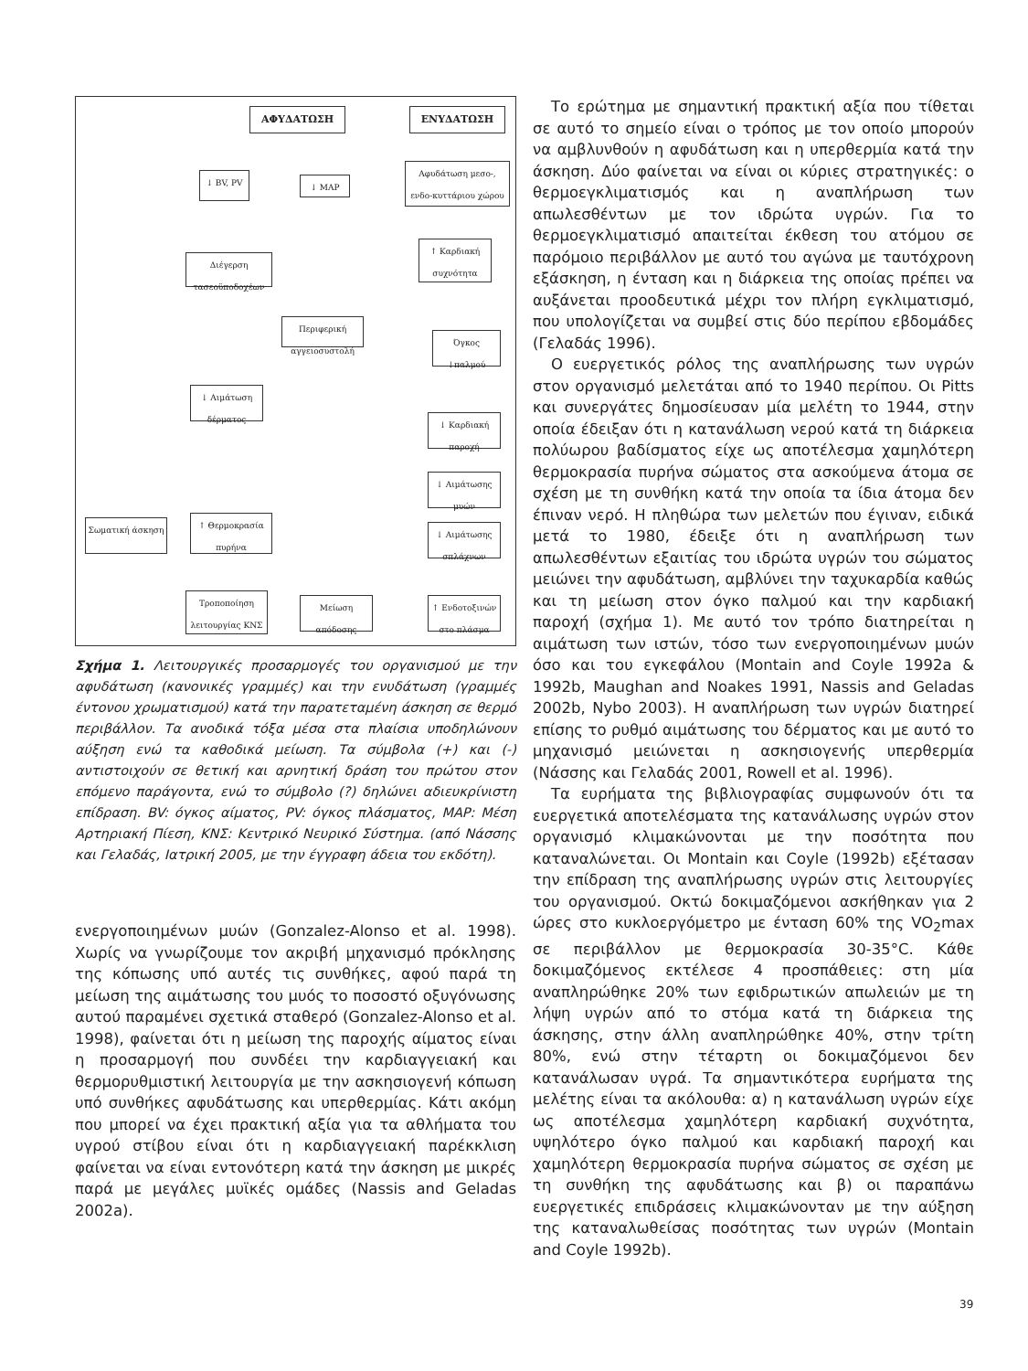ΑΦΥΔΑΤΩΣΗ ΕΝΥΔΑΤΩΣΗ
↓ BV, PV ↓ MAP
Αφυδάτωση μεσο-, ενδο-κυττάριου χώρου
Διέγερση τασεοϋποδοχέων
↑ Καρδιακή συχνότητα
Περιφερική αγγειοσυστολή
Όγκος ↓παλμού
↓ Αιμάτωση δέρματος
↓ Καρδιακή παροχή
↓ Αιμάτωσης μυών
Σωματική άσκηση
↑ Θερμοκρασία πυρήνα
↓ Αιμάτωσης σπλάχνων
Τροποποίηση λειτουργίας ΚΝΣ
Μείωση απόδοσης
↑ Ενδοτοξινών στο πλάσμα
Σχήμα 1. Λειτουργικές προσαρμογές του οργανισμού με την αφυδάτωση (κανονικές γραμμές) και την ενυδάτωση (γραμμές έντονου χρωματισμού) κατά την παρατεταμένη άσκηση σε θερμό περιβάλλον. Τα ανοδικά τόξα μέσα στα πλαίσια υποδηλώνουν αύξηση ενώ τα καθοδικά μείωση. Τα σύμβολα (+) και (-) αντιστοιχούν σε θετική και αρνητική δράση του πρώτου στον επόμενο παράγοντα, ενώ το σύμβολο (?) δηλώνει αδιευκρίνιστη επίδραση. BV: όγκος αίματος, PV: όγκος πλάσματος, MAP: Μέση Αρτηριακή Πίεση, ΚΝΣ: Κεντρικό Νευρικό Σύστημα. (από Νάσσης και Γελαδάς, Ιατρική 2005, με την έγγραφη άδεια του εκδότη).
ενεργοποιημένων μυών (Gonzalez-Alonso et al. 1998). Χωρίς να γνωρίζουμε τον ακριβή μηχανισμό πρόκλησης της κόπωσης υπό αυτές τις συνθήκες, αφού παρά τη μείωση της αιμάτωσης του μυός το ποσοστό οξυγόνωσης αυτού παραμένει σχετικά σταθερό (Gonzalez-Alonso et al. 1998), φαίνεται ότι η μείωση της παροχής αίματος είναι η προσαρμογή που συνδέει την καρδιαγγειακή και θερμορυθμιστική λειτουργία με την ασκησιογενή κόπωση υπό συνθήκες αφυδάτωσης και υπερθερμίας. Κάτι ακόμη που μπορεί να έχει πρακτική αξία για τα αθλήματα του υγρού στίβου είναι ότι η καρδιαγγειακή παρέκκλιση φαίνεται να είναι εντονότερη κατά την άσκηση με μικρές παρά με μεγάλες μυϊκές ομάδες (Nassis and Geladas 2002a).
Το ερώτημα με σημαντική πρακτική αξία που τίθεται σε αυτό το σημείο είναι ο τρόπος με τον οποίο μπορούν να αμβλυνθούν η αφυδάτωση και η υπερθερμία κατά την άσκηση. Δύο φαίνεται να είναι οι κύριες στρατηγικές: ο θερμοεγκλιματισμός και η αναπλήρωση των απωλεσθέντων με τον ιδρώτα υγρών. Για το θερμοεγκλιματισμό απαιτείται έκθεση του ατόμου σε παρόμοιο περιβάλλον με αυτό του αγώνα με ταυτόχρονη εξάσκηση, η ένταση και η διάρκεια της οποίας πρέπει να αυξάνεται προοδευτικά μέχρι τον πλήρη εγκλιματισμό, που υπολογίζεται να συμβεί στις δύο περίπου εβδομάδες (Γελαδάς 1996).
Ο ευεργετικός ρόλος της αναπλήρωσης των υγρών στον οργανισμό μελετάται από το 1940 περίπου. Οι Pitts και συνεργάτες δημοσίευσαν μία μελέτη το 1944, στην οποία έδειξαν ότι η κατανάλωση νερού κατά τη διάρκεια πολύωρου βαδίσματος είχε ως αποτέλεσμα χαμηλότερη θερμοκρασία πυρήνα σώματος στα ασκούμενα άτομα σε σχέση με τη συνθήκη κατά την οποία τα ίδια άτομα δεν έπιναν νερό. Η πληθώρα των μελετών που έγιναν, ειδικά μετά το 1980, έδειξε ότι η αναπλήρωση των απωλεσθέντων εξαιτίας του ιδρώτα υγρών του σώματος μειώνει την αφυδάτωση, αμβλύνει την ταχυκαρδία καθώς και τη μείωση στον όγκο παλμού και την καρδιακή παροχή (σχήμα 1). Με αυτό τον τρόπο διατηρείται η αιμάτωση των ιστών, τόσο των ενεργοποιημένων μυών όσο και του εγκεφάλου (Montain and Coyle 1992a & 1992b, Maughan and Noakes 1991, Nassis and Geladas 2002b, Nybo 2003). Η αναπλήρωση των υγρών διατηρεί επίσης το ρυθμό αιμάτωσης του δέρματος και με αυτό το μηχανισμό μειώνεται η ασκησιογενής υπερθερμία (Νάσσης και Γελαδάς 2001, Rowell et al. 1996).
Τα ευρήματα της βιβλιογραφίας συμφωνούν ότι τα ευεργετικά αποτελέσματα της κατανάλωσης υγρών στον οργανισμό κλιμακώνονται με την ποσότητα που καταναλώνεται. Οι Montain και Coyle (1992b) εξέτασαν την επίδραση της αναπλήρωσης υγρών στις λειτουργίες του οργανισμού. Οκτώ δοκιμαζόμενοι ασκήθηκαν για 2 ώρες στο κυκλοεργόμετρο με ένταση 60% της VO<sub>2</sub>max σε περιβάλλον με θερμοκρασία 30-35°C. Κάθε δοκιμαζόμενος εκτέλεσε 4 προσπάθειες: στη μία αναπληρώθηκε 20% των εφιδρωτικών απωλειών με τη λήψη υγρών από το στόμα κατά τη διάρκεια της άσκησης, στην άλλη αναπληρώθηκε 40%, στην τρίτη 80%, ενώ στην τέταρτη οι δοκιμαζόμενοι δεν κατανάλωσαν υγρά. Τα σημαντικότερα ευρήματα της μελέτης είναι τα ακόλουθα: α) η κατανάλωση υγρών είχε ως αποτέλεσμα χαμηλότερη καρδιακή συχνότητα, υψηλότερο όγκο παλμού και καρδιακή παροχή και χαμηλότερη θερμοκρασία πυρήνα σώματος σε σχέση με τη συνθήκη της αφυδάτωσης και β) οι παραπάνω ευεργετικές επιδράσεις κλιμακώνονταν με την αύξηση της καταναλωθείσας ποσότητας των υγρών (Montain and Coyle 1992b).
39